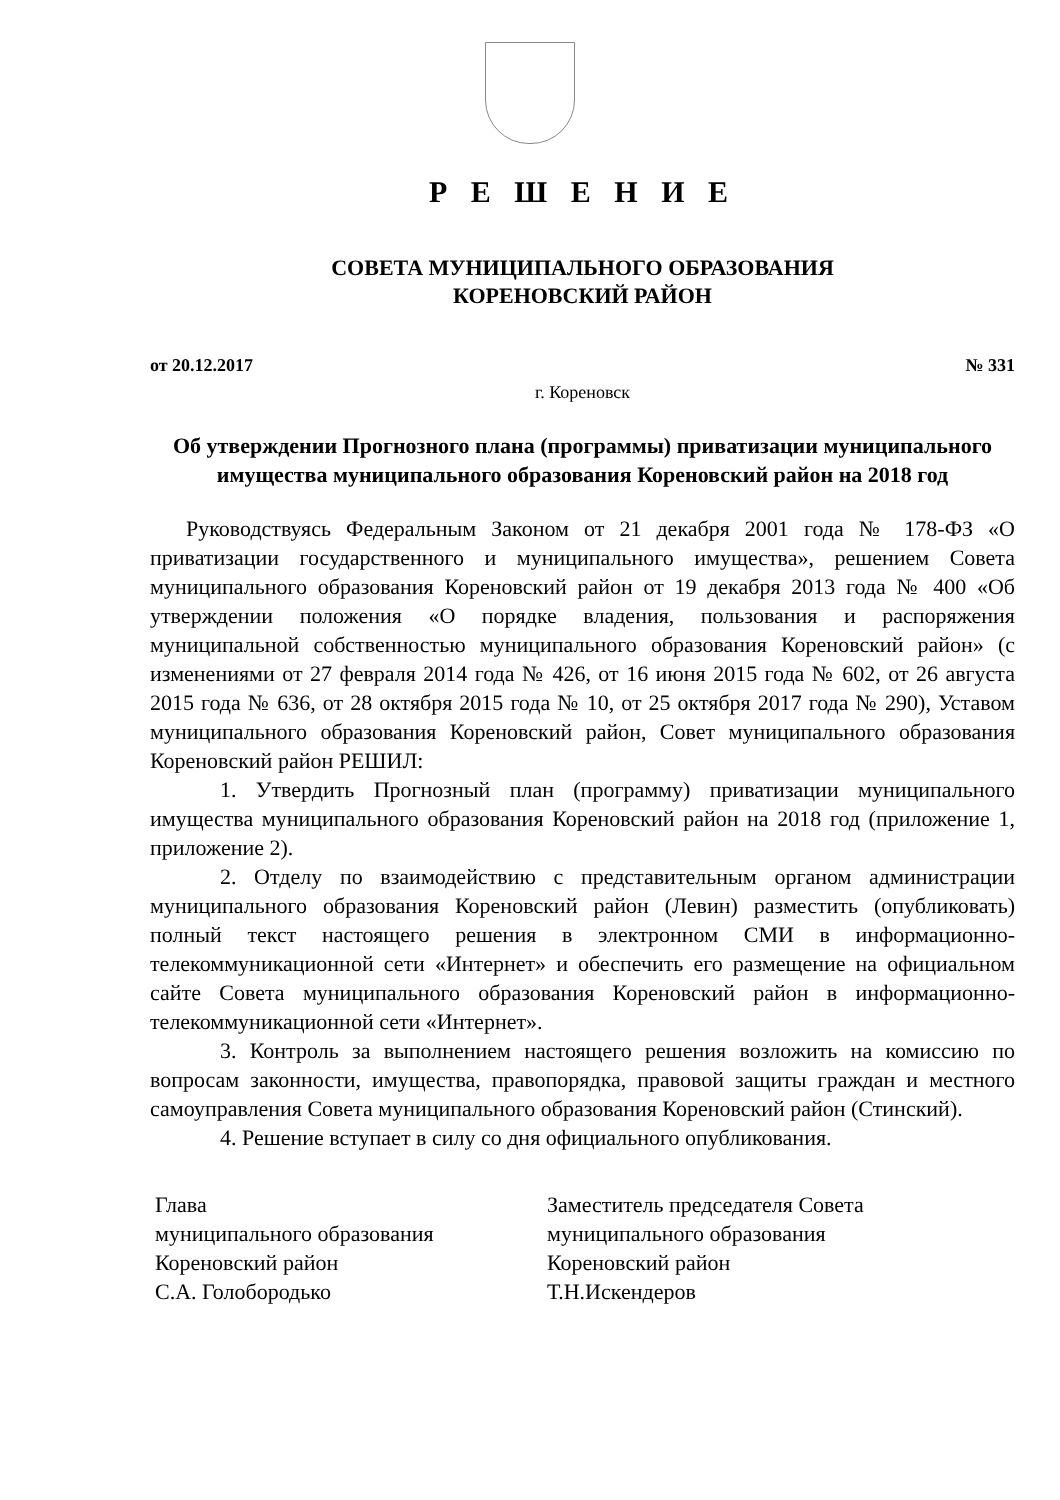Р Е Ш Е Н И Е
СОВЕТА МУНИЦИПАЛЬНОГО ОБРАЗОВАНИЯ
КОРЕНОВСКИЙ РАЙОН
от 20.12.2017 № 331
г. Кореновск
Об утверждении Прогнозного плана (программы) приватизации муниципального имущества муниципального образования Кореновский район на 2018 год
Руководствуясь Федеральным Законом от 21 декабря 2001 года № 178-ФЗ «О приватизации государственного и муниципального имущества», решением Совета муниципального образования Кореновский район от 19 декабря 2013 года № 400 «Об утверждении положения «О порядке владения, пользования и распоряжения муниципальной собственностью муниципального образования Кореновский район» (с изменениями от 27 февраля 2014 года № 426, от 16 июня 2015 года № 602, от 26 августа 2015 года № 636, от 28 октября 2015 года № 10, от 25 октября 2017 года № 290), Уставом муниципального образования Кореновский район, Совет муниципального образования Кореновский район РЕШИЛ:
1. Утвердить Прогнозный план (программу) приватизации муниципального имущества муниципального образования Кореновский район на 2018 год (приложение 1, приложение 2).
2. Отделу по взаимодействию с представительным органом администрации муниципального образования Кореновский район (Левин) разместить (опубликовать) полный текст настоящего решения в электронном СМИ в информационно-телекоммуникационной сети «Интернет» и обеспечить его размещение на официальном сайте Совета муниципального образования Кореновский район в информационно-телекоммуникационной сети «Интернет».
3. Контроль за выполнением настоящего решения возложить на комиссию по вопросам законности, имущества, правопорядка, правовой защиты граждан и местного самоуправления Совета муниципального образования Кореновский район (Стинский).
4. Решение вступает в силу со дня официального опубликования.
Глава
муниципального образования
Кореновский район
С.А. Голобородько
Заместитель председателя Совета
муниципального образования
Кореновский район
Т.Н.Искендеров